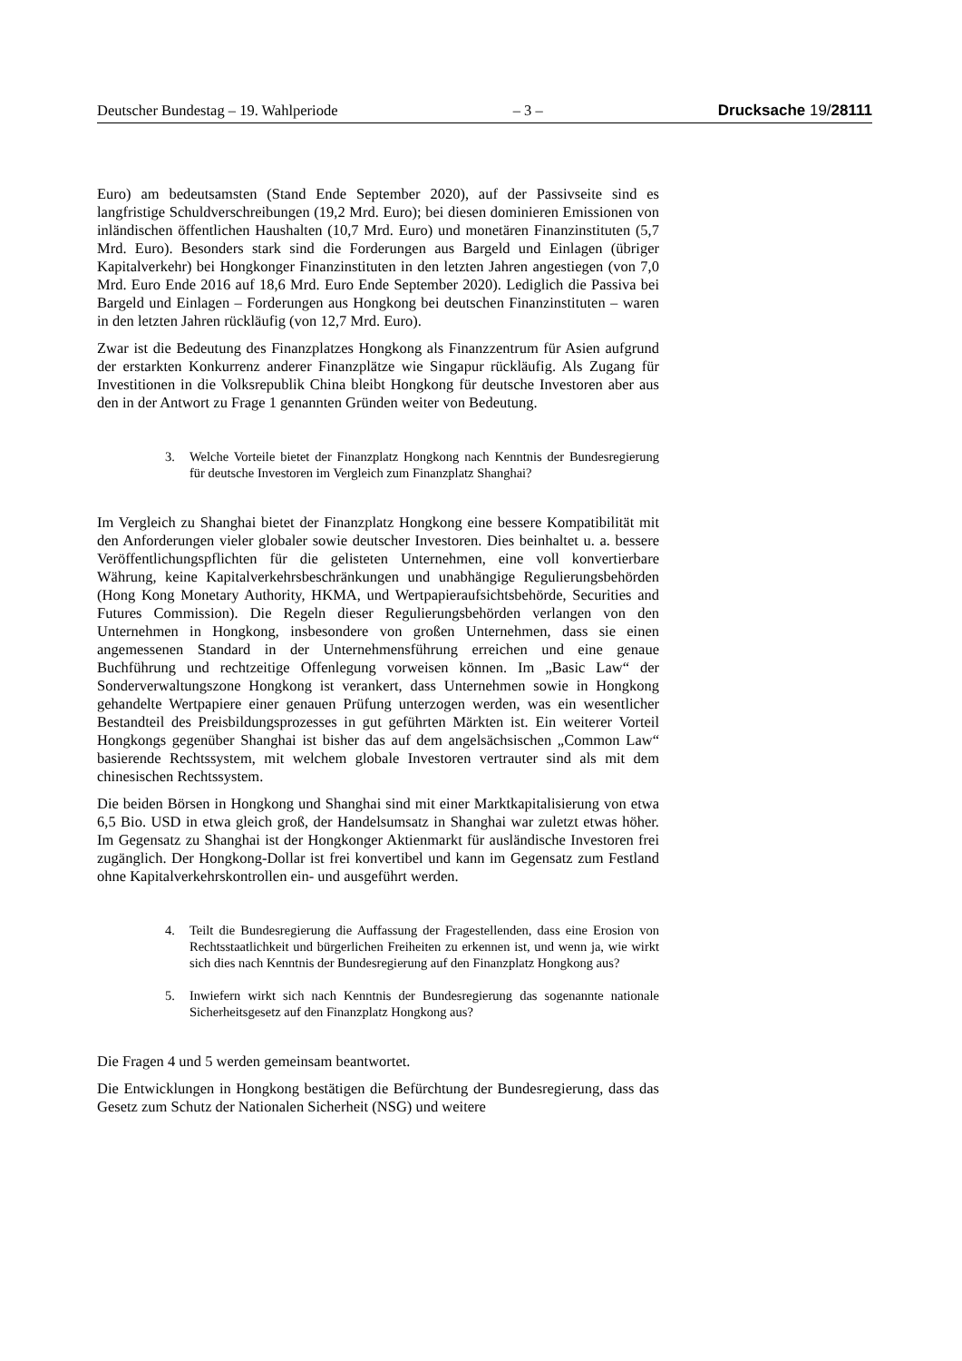Deutscher Bundestag – 19. Wahlperiode – 3 – Drucksache 19/28111
Euro) am bedeutsamsten (Stand Ende September 2020), auf der Passivseite sind es langfristige Schuldverschreibungen (19,2 Mrd. Euro); bei diesen dominieren Emissionen von inländischen öffentlichen Haushalten (10,7 Mrd. Euro) und monetären Finanzinstituten (5,7 Mrd. Euro). Besonders stark sind die Forderungen aus Bargeld und Einlagen (übriger Kapitalverkehr) bei Hongkonger Finanzinstituten in den letzten Jahren angestiegen (von 7,0 Mrd. Euro Ende 2016 auf 18,6 Mrd. Euro Ende September 2020). Lediglich die Passiva bei Bargeld und Einlagen – Forderungen aus Hongkong bei deutschen Finanzinstituten – waren in den letzten Jahren rückläufig (von 12,7 Mrd. Euro).
Zwar ist die Bedeutung des Finanzplatzes Hongkong als Finanzzentrum für Asien aufgrund der erstarkten Konkurrenz anderer Finanzplätze wie Singapur rückläufig. Als Zugang für Investitionen in die Volksrepublik China bleibt Hongkong für deutsche Investoren aber aus den in der Antwort zu Frage 1 genannten Gründen weiter von Bedeutung.
3. Welche Vorteile bietet der Finanzplatz Hongkong nach Kenntnis der Bundesregierung für deutsche Investoren im Vergleich zum Finanzplatz Shanghai?
Im Vergleich zu Shanghai bietet der Finanzplatz Hongkong eine bessere Kompatibilität mit den Anforderungen vieler globaler sowie deutscher Investoren. Dies beinhaltet u. a. bessere Veröffentlichungspflichten für die gelisteten Unternehmen, eine voll konvertierbare Währung, keine Kapitalverkehrsbeschränkungen und unabhängige Regulierungsbehörden (Hong Kong Monetary Authority, HKMA, und Wertpapieraufsichtsbehörde, Securities and Futures Commission). Die Regeln dieser Regulierungsbehörden verlangen von den Unternehmen in Hongkong, insbesondere von großen Unternehmen, dass sie einen angemessenen Standard in der Unternehmensführung erreichen und eine genaue Buchführung und rechtzeitige Offenlegung vorweisen können. Im „Basic Law“ der Sonderverwaltungszone Hongkong ist verankert, dass Unternehmen sowie in Hongkong gehandelte Wertpapiere einer genauen Prüfung unterzogen werden, was ein wesentlicher Bestandteil des Preisbildungsprozesses in gut geführten Märkten ist. Ein weiterer Vorteil Hongkongs gegenüber Shanghai ist bisher das auf dem angelsächsischen „Common Law“ basierende Rechtssystem, mit welchem globale Investoren vertrauter sind als mit dem chinesischen Rechtssystem.
Die beiden Börsen in Hongkong und Shanghai sind mit einer Marktkapitalisierung von etwa 6,5 Bio. USD in etwa gleich groß, der Handelsumsatz in Shanghai war zuletzt etwas höher. Im Gegensatz zu Shanghai ist der Hongkonger Aktienmarkt für ausländische Investoren frei zugänglich. Der Hongkong-Dollar ist frei konvertibel und kann im Gegensatz zum Festland ohne Kapitalverkehrskontrollen ein- und ausgeführt werden.
4. Teilt die Bundesregierung die Auffassung der Fragestellenden, dass eine Erosion von Rechtsstaatlichkeit und bürgerlichen Freiheiten zu erkennen ist, und wenn ja, wie wirkt sich dies nach Kenntnis der Bundesregierung auf den Finanzplatz Hongkong aus?
5. Inwiefern wirkt sich nach Kenntnis der Bundesregierung das sogenannte nationale Sicherheitsgesetz auf den Finanzplatz Hongkong aus?
Die Fragen 4 und 5 werden gemeinsam beantwortet.
Die Entwicklungen in Hongkong bestätigen die Befürchtung der Bundesregierung, dass das Gesetz zum Schutz der Nationalen Sicherheit (NSG) und weitere